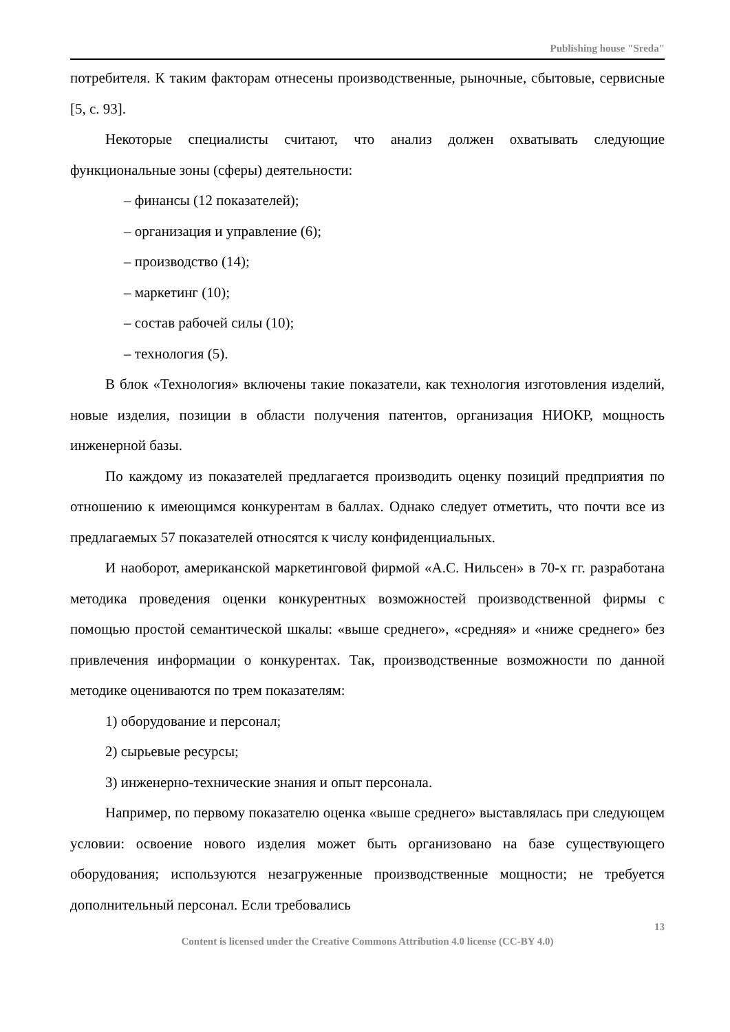Publishing house "Sreda"
потребителя. К таким факторам отнесены производственные, рыночные, сбыто­вые, сервисные [5, с. 93].
Некоторые специалисты считают, что анализ должен охватывать следую­щие функциональные зоны (сферы) деятельности:
– финансы (12 показателей);
– организация и управление (6);
– производство (14);
– маркетинг (10);
– состав рабочей силы (10);
– технология (5).
В блок «Технология» включены такие показатели, как технология изготов­ления изделий, новые изделия, позиции в области получения патентов, органи­зация НИОКР, мощность инженерной базы.
По каждому из показателей предлагается производить оценку позиций предприятия по отношению к имеющимся конкурентам в баллах. Однако сле­дует отметить, что почти все из предлагаемых 57 показателей относятся к числу конфиденциальных.
И наоборот, американской маркетинговой фирмой «А.С. Нильсен» в 70-х гг. разработана методика проведения оценки конкурентных возможностей произ­водственной фирмы с помощью простой семантической шкалы: «выше сред­него», «средняя» и «ниже среднего» без привлечения информации о конкурен­тах. Так, производственные возможности по данной методике оцениваются по трем показателям:
1) оборудование и персонал;
2) сырьевые ресурсы;
3) инженерно-технические знания и опыт персонала.
Например, по первому показателю оценка «выше среднего» выставлялась при следующем условии: освоение нового изделия может быть организовано на базе существующего оборудования; используются незагруженные производ­ственные мощности; не требуется дополнительный персонал. Если требовались
13
Content is licensed under the Creative Commons Attribution 4.0 license (CC-BY 4.0)